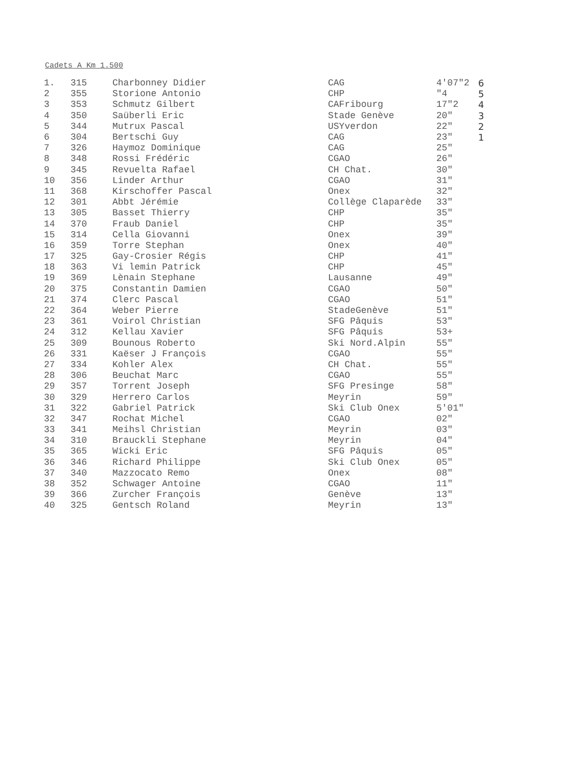Cadets A Km 1.500
| 1. | 315 | Charbonney Didier | CAG | 4'07"2 | 6 |
| 2 | 355 | Storione Antonio | CHP | "4 | 5 |
| 3 | 353 | Schmutz Gilbert | CAFribourg | 17"2 | 4 |
| 4 | 350 | Saüberli Eric | Stade Genève | 20" | 3 |
| 5 | 344 | Mutrux Pascal | USYverdon | 22" | 2 |
| 6 | 304 | Bertschi Guy | CAG | 23" | 1 |
| 7 | 326 | Haymoz Dominique | CAG | 25" | |
| 8 | 348 | Rossi Frédéric | CGAO | 26" | |
| 9 | 345 | Revuelta Rafael | CH Chat. | 30" | |
| 10 | 356 | Linder Arthur | CGAO | 31" | |
| 11 | 368 | Kirschoffer Pascal | Onex | 32" | |
| 12 | 301 | Abbt Jérémie | Collège Claparède | 33" | |
| 13 | 305 | Basset Thierry | CHP | 35" | |
| 14 | 370 | Fraub Daniel | CHP | 35" | |
| 15 | 314 | Cella Giovanni | Onex | 39" | |
| 16 | 359 | Torre Stephan | Onex | 40" | |
| 17 | 325 | Gay-Crosier Régis | CHP | 41" | |
| 18 | 363 | Vi lemin Patrick | CHP | 45" | |
| 19 | 369 | Lènain Stephane | Lausanne | 49" | |
| 20 | 375 | Constantin Damien | CGAO | 50" | |
| 21 | 374 | Clerc Pascal | CGAO | 51" | |
| 22 | 364 | Weber Pierre | StadeGenève | 51" | |
| 23 | 361 | Voirol Christian | SFG Pâquis | 53" | |
| 24 | 312 | Kellau Xavier | SFG Pâquis | 53+ | |
| 25 | 309 | Bounous Roberto | Ski Nord.Alpin | 55" | |
| 26 | 331 | Kaëser J François | CGAO | 55" | |
| 27 | 334 | Kohler Alex | CH Chat. | 55" | |
| 28 | 306 | Beuchat Marc | CGAO | 55" | |
| 29 | 357 | Torrent Joseph | SFG Presinge | 58" | |
| 30 | 329 | Herrero Carlos | Meyrin | 59" | |
| 31 | 322 | Gabriel Patrick | Ski Club Onex | 5'01" | |
| 32 | 347 | Rochat Michel | CGAO | 02" | |
| 33 | 341 | Meihsl Christian | Meyrin | 03" | |
| 34 | 310 | Brauckli Stephane | Meyrin | 04" | |
| 35 | 365 | Wicki Eric | SFG Pâquis | 05" | |
| 36 | 346 | Richard Philippe | Ski Club Onex | 05" | |
| 37 | 340 | Mazzocato Remo | Onex | 08" | |
| 38 | 352 | Schwager Antoine | CGAO | 11" | |
| 39 | 366 | Zurcher François | Genève | 13" | |
| 40 | 325 | Gentsch Roland | Meyrin | 13" | |